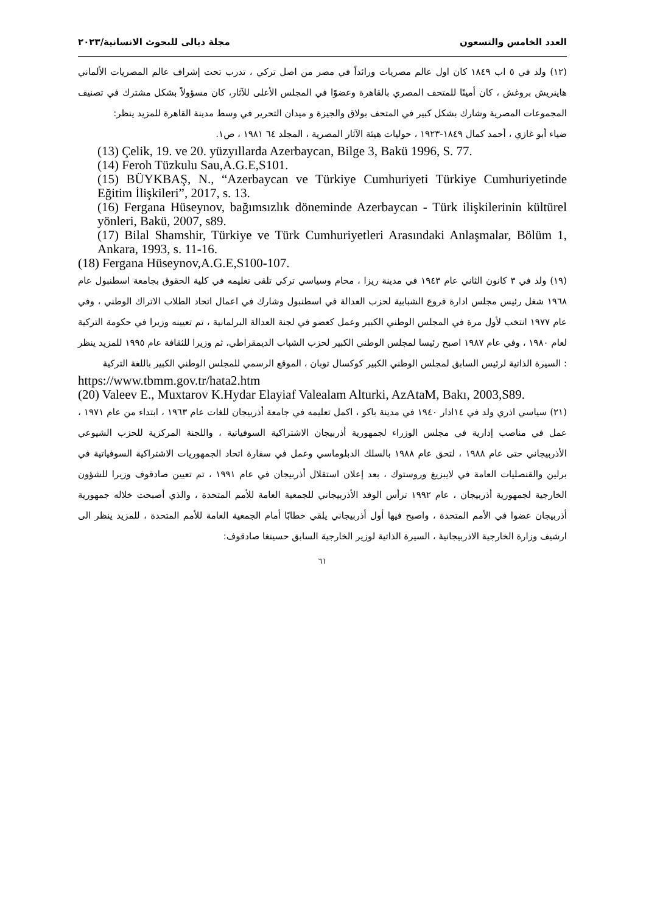العدد الخامس والتسعون مجلة ديالى للبحوث الانسانية/٢٠٢٣
(١٢) ولد في ٥ اب ١٨٤٩ كان اول عالم مصريات ورائداً في مصر من اصل تركي ، تدرب تحت إشراف عالم المصريات الألماني هاينريش بروغش ، كان أمينًا للمتحف المصري بالقاهرة وعضوًا في المجلس الأعلى للآثار، كان مسؤولاً بشكل مشترك في تصنيف المجموعات المصرية وشارك بشكل كبير في المتحف بولاق والجيزة و ميدان التحرير في وسط مدينة القاهرة للمزيد ينظر:
ضياء أبو غازي ، أحمد كمال ١٨٤٩-١٩٢٣ ، حوليات هيئة الآثار المصرية ، المجلد ٦٤ ١٩٨١ ، ص١.
(13) Çelik, 19. ve 20. yüzyıllarda Azerbaycan, Bilge 3, Bakü 1996, S. 77.
(14) Feroh Tüzkulu Sau,A.G.E,S101.
(15) BÜYKBAŞ, N., “Azerbaycan ve Türkiye Cumhuriyeti Türkiye Cumhuriyetinde Eğitim İlişkileri”, 2017, s. 13.
(16) Fergana Hüseynov, bağımsızlık döneminde Azerbaycan - Türk ilişkilerinin kültürel yönleri, Bakü, 2007, s89.
(17) Bilal Shamshir, Türkiye ve Türk Cumhuriyetleri Arasındaki Anlaşmalar, Bölüm 1, Ankara, 1993, s. 11-16.
(18) Fergana Hüseynov,A.G.E,S100-107.
(١٩) ولد في ٣ كانون الثاني عام ١٩٤٣ في مدينة ريزا ، محام وسياسي تركي تلقى تعليمه في كلية الحقوق بجامعة اسطنبول عام ١٩٦٨ شغل رئيس مجلس ادارة فروع الشبابية لحزب العدالة في اسطنبول وشارك في اعمال اتحاد الطلاب الاتراك الوطني ، وفي عام ١٩٧٧ انتخب لأول مرة في المجلس الوطني الكبير وعمل كعضو في لجنة العدالة البرلمانية ، تم تعيينه وزيرا في حكومة التركية لعام ١٩٨٠ ، وفي عام ١٩٨٧ اصبح رئيسا لمجلس الوطني الكبير لحزب الشباب الديمقراطي، ثم وزيرا للثقافة عام ١٩٩٥ للمزيد ينظر : السيرة الذاتية لرئيس السابق لمجلس الوطني الكبير كوكسال توبان ، الموقع الرسمي للمجلس الوطني الكبير باللغة التركية
https://www.tbmm.gov.tr/hata2.htm
(20) Valeev E., Muxtarov K.Hydar Elayiaf Valealam Alturki, AzAtaM, Bakı, 2003,S89.
(٢١) سياسي اذري ولد في ١٤اذار ١٩٤٠ في مدينة باكو ، اكمل تعليمه في جامعة أذربيجان للغات عام ١٩٦٣ ، ابتداء من عام ١٩٧١ ، عمل في مناصب إدارية في مجلس الوزراء لجمهورية أذربيجان الاشتراكية السوفياتية ، واللجنة المركزية للحزب الشيوعي الأذربيجاني حتى عام ١٩٨٨ ، لتحق عام ١٩٨٨ بالسلك الدبلوماسي وعمل في سفارة اتحاد الجمهوريات الاشتراكية السوفياتية في برلين والقنصليات العامة في لايبزيغ وروستوك ، بعد إعلان استقلال أذربيجان في عام ١٩٩١ ، تم تعيين صادقوف وزيرا للشؤون الخارجية لجمهورية أذربيجان ، عام ١٩٩٢ ترأس الوفد الأذربيجاني للجمعية العامة للأمم المتحدة ، والذي أصبحت خلاله جمهورية أذربيجان عضوا في الأمم المتحدة ، واصبح فيها أول أذربيجاني يلقي خطابًا أمام الجمعية العامة للأمم المتحدة ، للمزيد ينظر الى ارشيف وزارة الخارجية الاذربيجانية ، السيرة الذاتية لوزير الخارجية السابق حسينغا صادقوف:
٦١